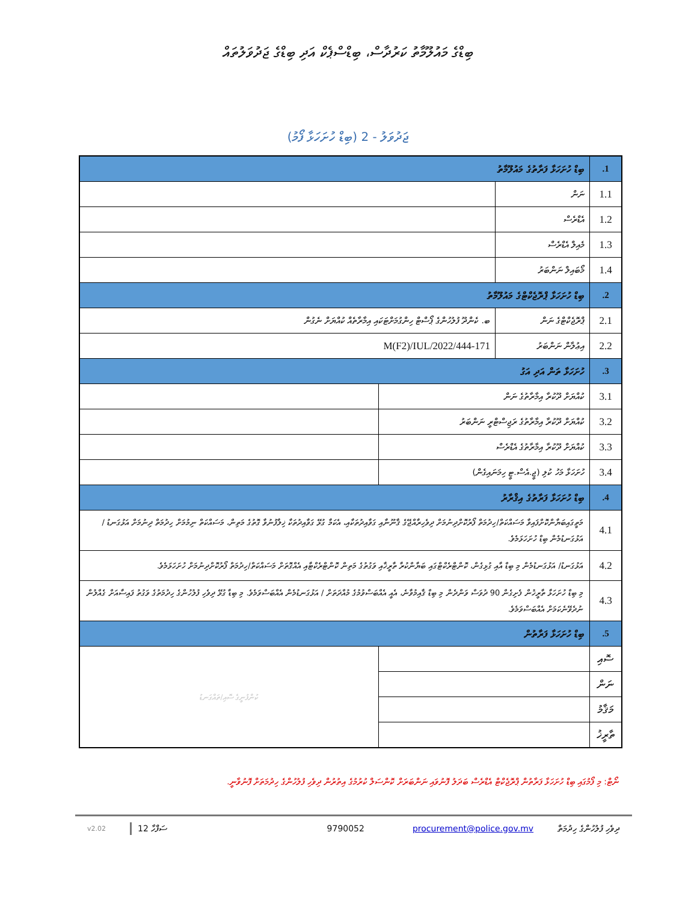ބިޑްގެ މައުލޫމާތު ކަރުދާސް، ބިޑްސްޕެކް އަދި ބިޑްގެ ޖަދުވަލުތައް
ޖަދުވަލު - 2 (ބިޑް ހުށަހަޅާ ފޯމު)
| 1. | ބިޑް ހުށަހަޅާ ފަރާތުގެ މައުލޫމާތު | | |
| 1.1 | ނަން | | |
| 1.2 | އެޑްރެސް | | |
| 1.3 | މެއިލް އެޑްރެސް | | |
| 1.4 | މޯބައިލް ނަންބަރު | | |
| 2. | ބިޑް ހުށަހަޅާ ޕްރޮޖެކްޓްގެ މައުލޫމާތު | | |
| 2.1 | ޕްރޮޖެކްޓްގެ ނަން | ބ. ކެންދޫ ފުލުހުންގެ ޕޯސްޓް ހިންގުމަށްޓަކައި އިމާރާތެއް ކުއްޔަށް ނެގުން | |
| 2.2 | އިޢުލާން ނަންބަރު | 171-M(F2)/IUL/2022/444 | |
| 3. | ހުށަހަޅާ ތަން އަދި އަގު | | |
| 3.1 | ކުއްޔަށް ދޫކުރާ އިމާރާތުގެ ނަން | | |
| 3.2 | ކުއްޔަށް ދޫކުރާ އިމާރާތުގެ ރަޖިސްޓްރީ ނަންބަރު | | |
| 3.3 | ކުއްޔަށް ދޫކުރާ އިމާރާތުގެ އެޑްރެސް | | |
| 3.4 | ހުށަހަޅާ މަހު ކުލި (ޖީ.އެސް.ޓީ ހިމަނައިގެން) | | |
| 4. | ބިޑް ހުށަހަޅާ ފަރާތުގެ އިޤްރާރު | | |
| 4.1 | މަތީގައިބަޔާންކޮށްފައިވާ މަސައްކަތް/ހިދުމަތް ފޯރުކޮށްދިނުމަށް ދިވެހިރާއްޖޭގެ ޤާނޫނާއި ގަވާއިދުތަކާއި، އެކަމާ ގުޅޭ ގަވާއިދުތަކާ ޚިލާފުނުވާ ގޮތުގެ މަތިން، މަސައްކަތް ނިމުމަށް ހިދުމަތް ދިނުމަށް އަޅުގަނޑު / އަޅުގަނޑުމެން ބިޑް ހުށަހަޅަމެވެ. | | |
| 4.2 | އަޅުގަނޑު/ އަޅުގަނޑުމެން މި ބިޑް އާއި ގުޅިގެން، ކޮންޓްރެކްޓްގައި ބަޔާންކުރާ ތާރީޚާއި ވަގުތުގެ މަތިން ކޮންޓްރެކްޓާއި އެއްގޮތަށް މަސައްކަތް/ހިދުމަތް ފޯރުކޮށްދިނުމަށް ހުށަހަޅަމެވެ. | | |
| 4.3 | މި ބިޑް ހުށަހަޅާ ތާރީޚުން ފެށިގެން 90 ދުވަސް ވަންދެން މި ބިޑް ޤާއިމުވާނެ، އެއީ އެއްބަސްވުމުގެ މުއްދަތަށް / އަޅުގަނޑުމެން އެއްބަސްވަމެވެ. މި ބިޑާ ގުޅޭ ދިވެހި ފުލުހުންގެ ހިދުމަތުގެ ވަގުތު ފައިސާއަށް ގެއްލުން ނުދެވޭނެކަމަށް އެއްބަސްވަމެވެ. | | |
| 5. | ބިޑް ހުށަހަޅާ ފަރާތުން | | |
| ސޮއި | | | ކުންފުނީގެ ސޮއި/ތައްގަނޑު |
| ނަން | | | |
| މަޤާމު | | | |
| ތާރީޚު | | | |
ނޯޓް: މި ފޯމުގައި ބިޑް ހުށަހަޅާ ފަރާތުން ޕްރޮޖެކްޓް އެޑްރެސް ބަދަލު ފޮނުވައި ނަންބަރަށް ކޮންސަލް ކުރުމުގެ އިތުރުން ދިވެހި ފުލުހުންގެ ހިދުމަތަށް ފޮނުވާނީ.
ދިވެހި ފުލުހުންގެ ހިދުމަތް procurement@police.gov.mv 9790052 ސަފްހާ 12 v2.02